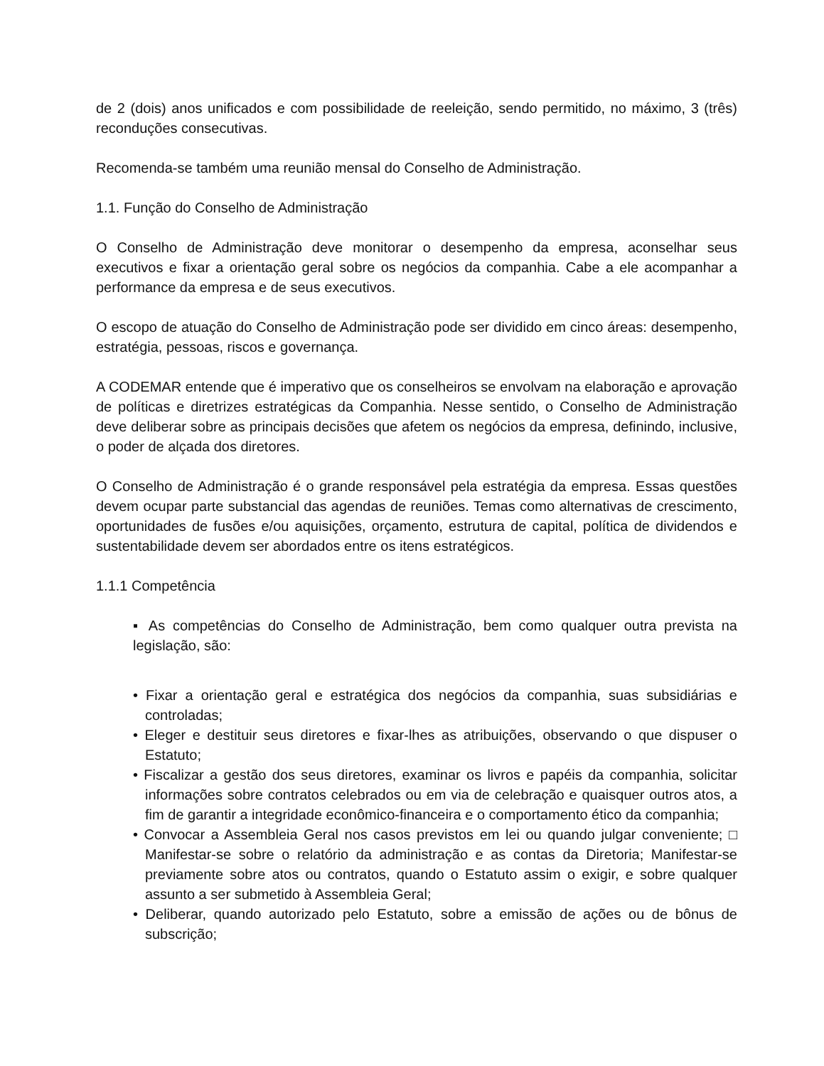de 2 (dois) anos unificados e com possibilidade de reeleição, sendo permitido, no máximo, 3 (três) reconduções consecutivas.
Recomenda-se também uma reunião mensal do Conselho de Administração.
1.1. Função do Conselho de Administração
O Conselho de Administração deve monitorar o desempenho da empresa, aconselhar seus executivos e fixar a orientação geral sobre os negócios da companhia. Cabe a ele acompanhar a performance da empresa e de seus executivos.
O escopo de atuação do Conselho de Administração pode ser dividido em cinco áreas: desempenho, estratégia, pessoas, riscos e governança.
A CODEMAR entende que é imperativo que os conselheiros se envolvam na elaboração e aprovação de políticas e diretrizes estratégicas da Companhia. Nesse sentido, o Conselho de Administração deve deliberar sobre as principais decisões que afetem os negócios da empresa, definindo, inclusive, o poder de alçada dos diretores.
O Conselho de Administração é o grande responsável pela estratégia da empresa. Essas questões devem ocupar parte substancial das agendas de reuniões. Temas como alternativas de crescimento, oportunidades de fusões e/ou aquisições, orçamento, estrutura de capital, política de dividendos e sustentabilidade devem ser abordados entre os itens estratégicos.
1.1.1 Competência
▪ As competências do Conselho de Administração, bem como qualquer outra prevista na legislação, são:
• Fixar a orientação geral e estratégica dos negócios da companhia, suas subsidiárias e controladas;
• Eleger e destituir seus diretores e fixar-lhes as atribuições, observando o que dispuser o Estatuto;
• Fiscalizar a gestão dos seus diretores, examinar os livros e papéis da companhia, solicitar informações sobre contratos celebrados ou em via de celebração e quaisquer outros atos, a fim de garantir a integridade econômico-financeira e o comportamento ético da companhia;
• Convocar a Assembleia Geral nos casos previstos em lei ou quando julgar conveniente; □ Manifestar-se sobre o relatório da administração e as contas da Diretoria; Manifestar-se previamente sobre atos ou contratos, quando o Estatuto assim o exigir, e sobre qualquer assunto a ser submetido à Assembleia Geral;
• Deliberar, quando autorizado pelo Estatuto, sobre a emissão de ações ou de bônus de subscrição;